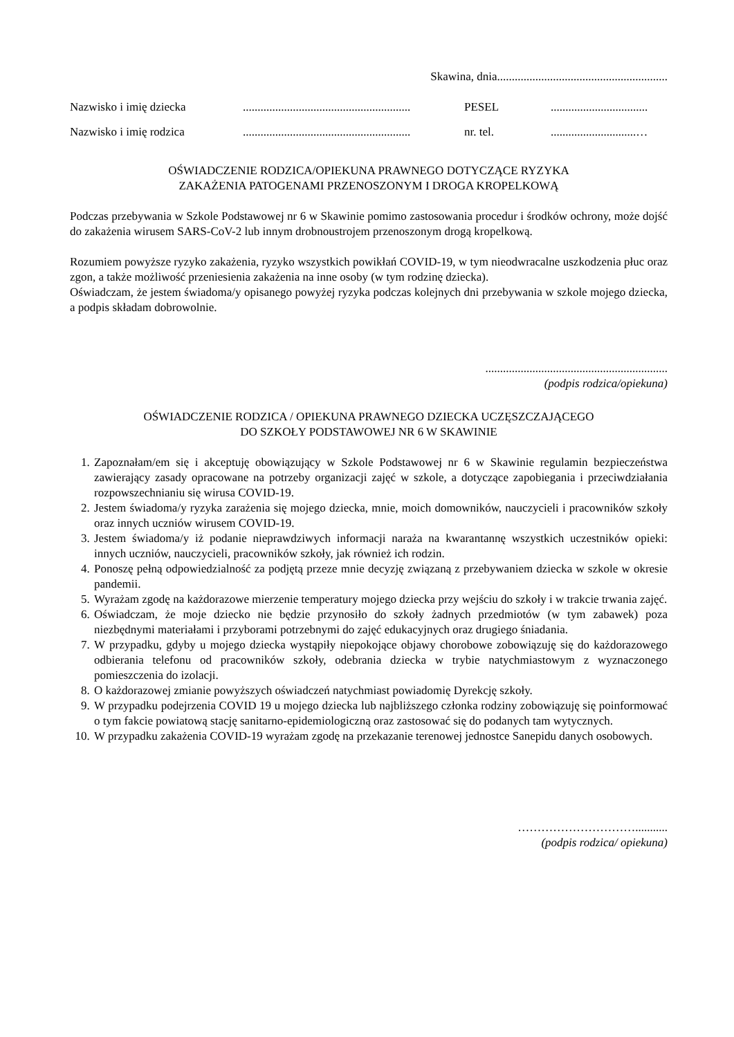Skawina, dnia..........................................................
Nazwisko i imię dziecka......................................................... PESEL.................................
Nazwisko i imię rodzica......................................................... nr. tel..............................…
OŚWIADCZENIE RODZICA/OPIEKUNA PRAWNEGO DOTYCZĄCE RYZYKA
ZAKAŻENIA PATOGENAMI PRZENOSZONYM I DROGA KROPELKOWĄ
Podczas przebywania w Szkole Podstawowej nr 6 w Skawinie pomimo zastosowania procedur i środków ochrony, może dojść do zakażenia wirusem SARS-CoV-2 lub innym drobnoustrojem przenoszonym drogą kropelkową.
Rozumiem powyższe ryzyko zakażenia, ryzyko wszystkich powikłań COVID-19, w tym nieodwracalne uszkodzenia płuc oraz zgon, a także możliwość przeniesienia zakażenia na inne osoby (w tym rodzinę dziecka).
Oświadczam, że jestem świadoma/y opisanego powyżej ryzyka podczas kolejnych dni przebywania w szkole mojego dziecka, a podpis składam dobrowolnie.
..............................................................
(podpis rodzica/opiekuna)
OŚWIADCZENIE RODZICA / OPIEKUNA PRAWNEGO DZIECKA UCZĘSZCZAJĄCEGO
DO SZKOŁY PODSTAWOWEJ NR 6 W SKAWINIE
1. Zapoznałam/em się i akceptuję obowiązujący w Szkole Podstawowej nr 6 w Skawinie regulamin bezpieczeństwa zawierający zasady opracowane na potrzeby organizacji zajęć w szkole, a dotyczące zapobiegania i przeciwdziałania rozpowszechnianiu się wirusa COVID-19.
2. Jestem świadoma/y ryzyka zarażenia się mojego dziecka, mnie, moich domowników, nauczycieli i pracowników szkoły oraz innych uczniów wirusem COVID-19.
3. Jestem świadoma/y iż podanie nieprawdziwych informacji naraża na kwarantannę wszystkich uczestników opieki: innych uczniów, nauczycieli, pracowników szkoły, jak również ich rodzin.
4. Ponoszę pełną odpowiedzialność za podjętą przeze mnie decyzję związaną z przebywaniem dziecka w szkole w okresie pandemii.
5. Wyrażam zgodę na każdorazowe mierzenie temperatury mojego dziecka przy wejściu do szkoły i w trakcie trwania zajęć.
6. Oświadczam, że moje dziecko nie będzie przynosiło do szkoły żadnych przedmiotów (w tym zabawek) poza niezbędnymi materiałami i przyborami potrzebnymi do zajęć edukacyjnych oraz drugiego śniadania.
7. W przypadku, gdyby u mojego dziecka wystąpiły niepokojące objawy chorobowe zobowiązuję się do każdorazowego odbierania telefonu od pracowników szkoły, odebrania dziecka w trybie natychmiastowym z wyznaczonego pomieszczenia do izolacji.
8. O każdorazowej zmianie powyższych oświadczeń natychmiast powiadomię Dyrekcję szkoły.
9. W przypadku podejrzenia COVID 19 u mojego dziecka lub najbliższego członka rodziny zobowiązuję się poinformować o tym fakcie powiatową stację sanitarno-epidemiologiczną oraz zastosować się do podanych tam wytycznych.
10. W przypadku zakażenia COVID-19 wyrażam zgodę na przekazanie terenowej jednostce Sanepidu danych osobowych.
…………………………...........
(podpis rodzica/ opiekuna)